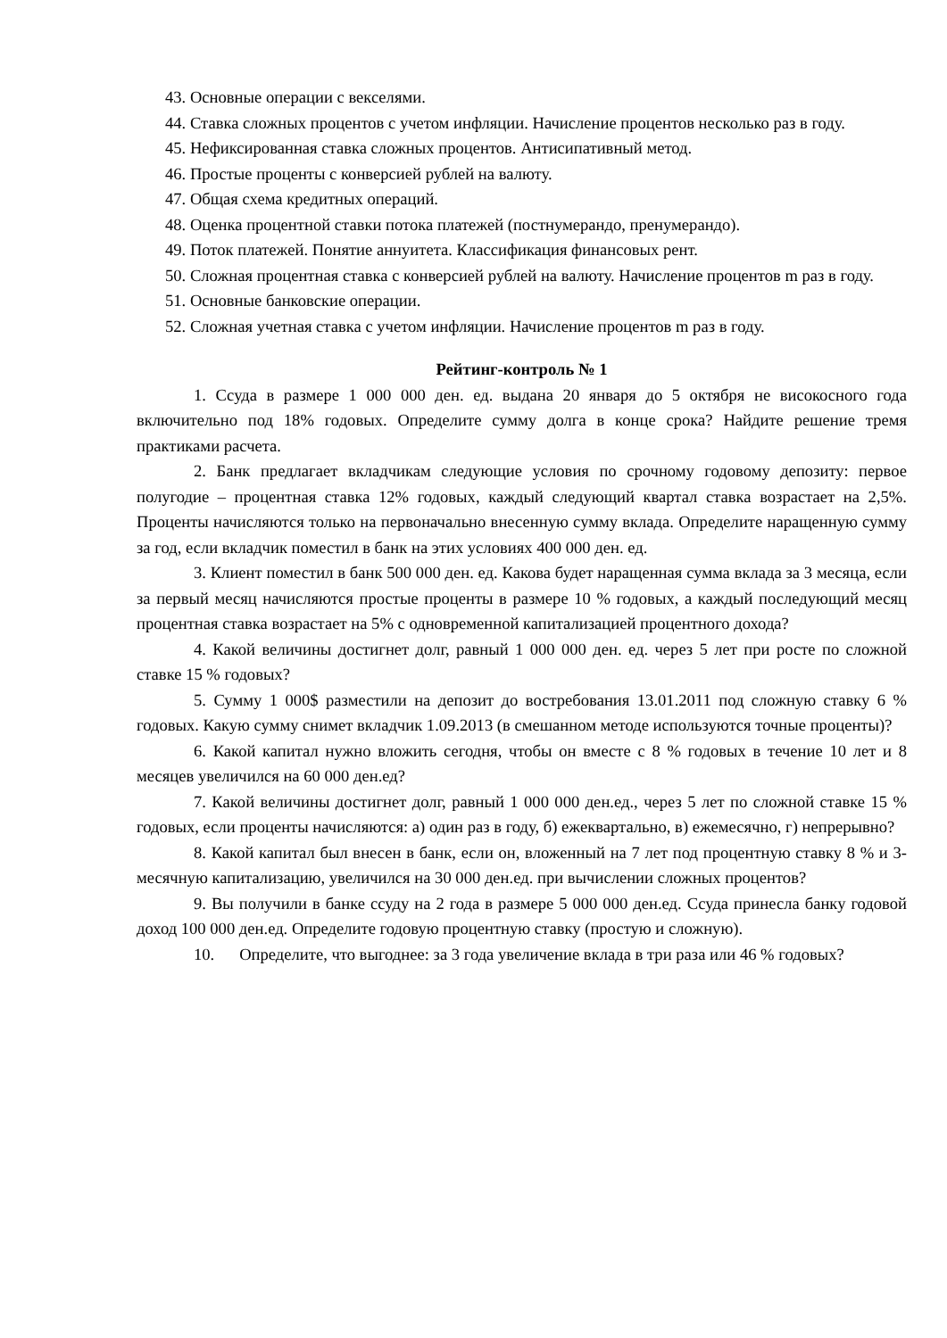43. Основные операции с векселями.
44. Ставка сложных процентов с учетом инфляции. Начисление процентов несколько раз в году.
45. Нефиксированная ставка сложных процентов. Антисипативный метод.
46. Простые проценты с конверсией рублей на валюту.
47. Общая схема кредитных операций.
48. Оценка процентной ставки потока платежей (постнумерандо, пренумерандо).
49. Поток платежей. Понятие аннуитета. Классификация финансовых рент.
50. Сложная процентная ставка с конверсией рублей на валюту. Начисление процентов m раз в году.
51. Основные банковские операции.
52. Сложная учетная ставка с учетом инфляции. Начисление процентов m раз в году.
Рейтинг-контроль № 1
1. Ссуда в размере 1 000 000 ден. ед. выдана 20 января до 5 октября не високосного года включительно под 18% годовых. Определите сумму долга в конце срока? Найдите решение тремя практиками расчета.
2. Банк предлагает вкладчикам следующие условия по срочному годовому депозиту: первое полугодие – процентная ставка 12% годовых, каждый следующий квартал ставка возрастает на 2,5%. Проценты начисляются только на первоначально внесенную сумму вклада. Определите наращенную сумму за год, если вкладчик поместил в банк на этих условиях 400 000 ден. ед.
3. Клиент поместил в банк 500 000 ден. ед. Какова будет наращенная сумма вклада за 3 месяца, если за первый месяц начисляются простые проценты в размере 10 % годовых, а каждый последующий месяц процентная ставка возрастает на 5% с одновременной капитализацией процентного дохода?
4. Какой величины достигнет долг, равный 1 000 000 ден. ед. через 5 лет при росте по сложной ставке 15 % годовых?
5. Сумму 1 000$ разместили на депозит до востребования 13.01.2011 под сложную ставку 6 % годовых. Какую сумму снимет вкладчик 1.09.2013 (в смешанном методе используются точные проценты)?
6. Какой капитал нужно вложить сегодня, чтобы он вместе с 8 % годовых в течение 10 лет и 8 месяцев увеличился на 60 000 ден.ед?
7. Какой величины достигнет долг, равный 1 000 000 ден.ед., через 5 лет по сложной ставке 15 % годовых, если проценты начисляются: а) один раз в году, б) ежеквартально, в) ежемесячно, г) непрерывно?
8. Какой капитал был внесен в банк, если он, вложенный на 7 лет под процентную ставку 8 % и 3-месячную капитализацию, увеличился на 30 000 ден.ед. при вычислении сложных процентов?
9. Вы получили в банке ссуду на 2 года в размере 5 000 000 ден.ед. Ссуда принесла банку годовой доход 100 000 ден.ед. Определите годовую процентную ставку (простую и сложную).
10. Определите, что выгоднее: за 3 года увеличение вклада в три раза или 46 % годовых?